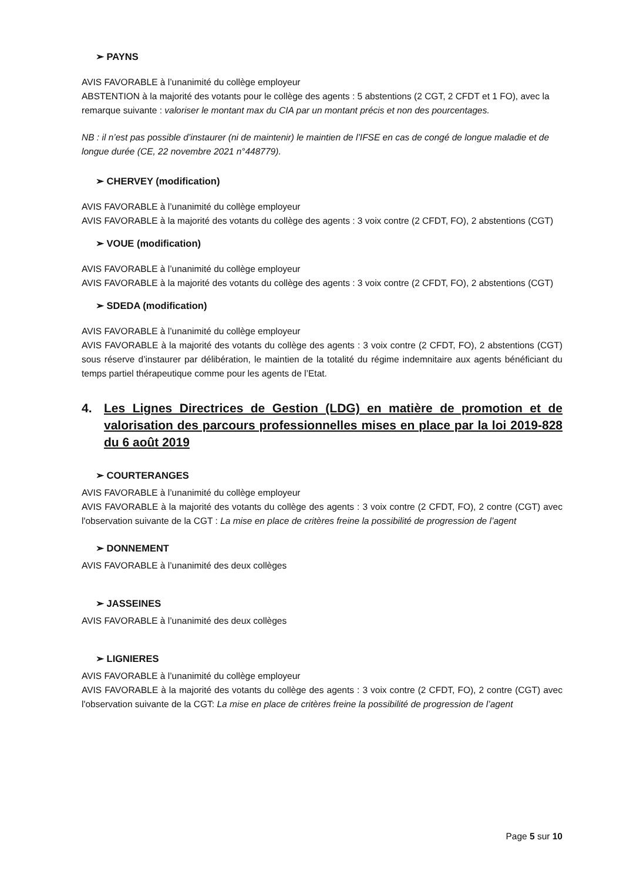➢ PAYNS
AVIS FAVORABLE à l’unanimité du collège employeur
ABSTENTION à la majorité des votants pour le collège des agents : 5 abstentions (2 CGT, 2 CFDT et 1 FO), avec la remarque suivante : valoriser le montant max du CIA par un montant précis et non des pourcentages.
NB : il n’est pas possible d’instaurer (ni de maintenir) le maintien de l’IFSE en cas de congé de longue maladie et de longue durée (CE, 22 novembre 2021 n°448779).
➢ CHERVEY (modification)
AVIS FAVORABLE à l’unanimité du collège employeur
AVIS FAVORABLE à la majorité des votants du collège des agents : 3 voix contre (2 CFDT, FO), 2 abstentions (CGT)
➢ VOUE (modification)
AVIS FAVORABLE à l’unanimité du collège employeur
AVIS FAVORABLE à la majorité des votants du collège des agents : 3 voix contre (2 CFDT, FO), 2 abstentions (CGT)
➢ SDEDA (modification)
AVIS FAVORABLE à l’unanimité du collège employeur
AVIS FAVORABLE à la majorité des votants du collège des agents : 3 voix contre (2 CFDT, FO), 2 abstentions (CGT) sous réserve d’instaurer par délibération, le maintien de la totalité du régime indemnitaire aux agents bénéficiant du temps partiel thérapeutique comme pour les agents de l’Etat.
4. Les Lignes Directrices de Gestion (LDG) en matière de promotion et de valorisation des parcours professionnelles mises en place par la loi 2019-828 du 6 août 2019
➢ COURTERANGES
AVIS FAVORABLE à l’unanimité du collège employeur
AVIS FAVORABLE à la majorité des votants du collège des agents : 3 voix contre (2 CFDT, FO), 2 contre (CGT) avec l'observation suivante de la CGT : La mise en place de critères freine la possibilité de progression de l’agent
➢ DONNEMENT
AVIS FAVORABLE à l’unanimité des deux collèges
➢ JASSEINES
AVIS FAVORABLE à l’unanimité des deux collèges
➢ LIGNIERES
AVIS FAVORABLE à l’unanimité du collège employeur
AVIS FAVORABLE à la majorité des votants du collège des agents : 3 voix contre (2 CFDT, FO), 2 contre (CGT) avec l'observation suivante de la CGT: La mise en place de critères freine la possibilité de progression de l’agent
Page 5 sur 10